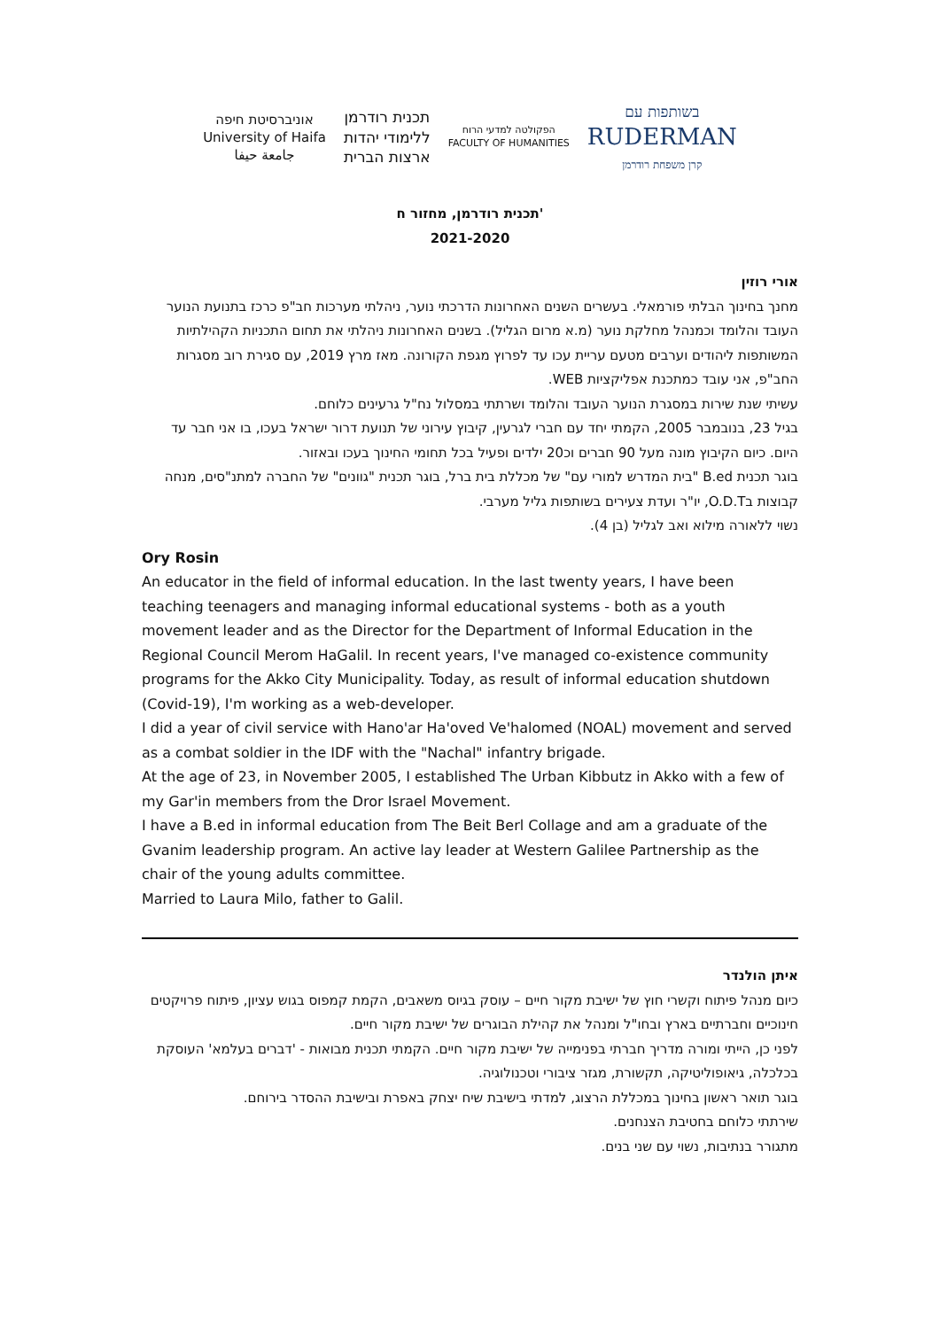בשותפות עם
RUDERMAN
קרן משפחת רודרמן
הפקולטה למדעי הרוח
FACULTY OF HUMANITIES
תכנית רודרמן
ללימודי יהדות
ארצות הברית
אוניברסיטת חיפה
University of Haifa
جامعة حيفا
תכנית רודרמן, מחזור ח'
2021-2020
אורי רוזין
מחנך בחינוך הבלתי פורמאלי. בעשרים השנים האחרונות הדרכתי נוער, ניהלתי מערכות חב"פ כרכז בתנועת הנוער העובד והלומד וכמנהל מחלקת נוער (מ.א מרום הגליל). בשנים האחרונות ניהלתי את תחום התכניות הקהילתיות המשותפות ליהודים וערבים מטעם עריית עכו עד לפרוץ מגפת הקורונה. מאז מרץ 2019, עם סגירת רוב מסגרות החב"פ, אני עובד כמתכנת אפליקציות WEB.
עשיתי שנת שירות במסגרת הנוער העובד והלומד ושרתתי במסלול נח"ל גרעינים כלוחם.
בגיל 23, בנובמבר 2005, הקמתי יחד עם חברי לגרעין, קיבוץ עירוני של תנועת דרור ישראל בעכו, בו אני חבר עד היום. כיום הקיבוץ מונה מעל 90 חברים וכ20 ילדים ופעיל בכל תחומי החינוך בעכו ובאזור.
בוגר תכנית B.ed "בית המדרש למורי עם" של מכללת בית ברל, בוגר תכנית "גוונים" של החברה למתנ"סים, מנחה קבוצות בO.D.T, יו"ר ועדת צעירים בשותפות גליל מערבי.
נשוי ללאורה מילוא ואב לגליל (בן 4).
Ory Rosin
An educator in the field of informal education. In the last twenty years, I have been teaching teenagers and managing informal educational systems - both as a youth movement leader and as the Director for the Department of Informal Education in the Regional Council Merom HaGalil. In recent years, I've managed co-existence community programs for the Akko City Municipality. Today, as result of informal education shutdown (Covid-19), I'm working as a web-developer.
I did a year of civil service with Hano'ar Ha'oved Ve'halomed (NOAL) movement and served as a combat soldier in the IDF with the "Nachal" infantry brigade.
At the age of 23, in November 2005, I established The Urban Kibbutz in Akko with a few of my Gar'in members from the Dror Israel Movement.
I have a B.ed in informal education from The Beit Berl Collage and am a graduate of the Gvanim leadership program. An active lay leader at Western Galilee Partnership as the chair of the young adults committee.
Married to Laura Milo, father to Galil.
איתן הולנדר
כיום מנהל פיתוח וקשרי חוץ של ישיבת מקור חיים – עוסק בגיוס משאבים, הקמת קמפוס בגוש עציון, פיתוח פרויקטים חינוכיים וחברתיים בארץ ובחו"ל ומנהל את קהילת הבוגרים של ישיבת מקור חיים.
לפני כן, הייתי ומורה מדריך חברתי בפנימייה של ישיבת מקור חיים. הקמתי תכנית מבואות - 'דברים בעלמא' העוסקת בכלכלה, גיאופוליטיקה, תקשורת, מגזר ציבורי וטכנולוגיה.
בוגר תואר ראשון בחינוך במכללת הרצוג, למדתי בישיבת שיח יצחק באפרת ובישיבת ההסדר בירוחם.
שירתתי כלוחם בחטיבת הצנחנים.
מתגורר בנתיבות, נשוי עם שני בנים.